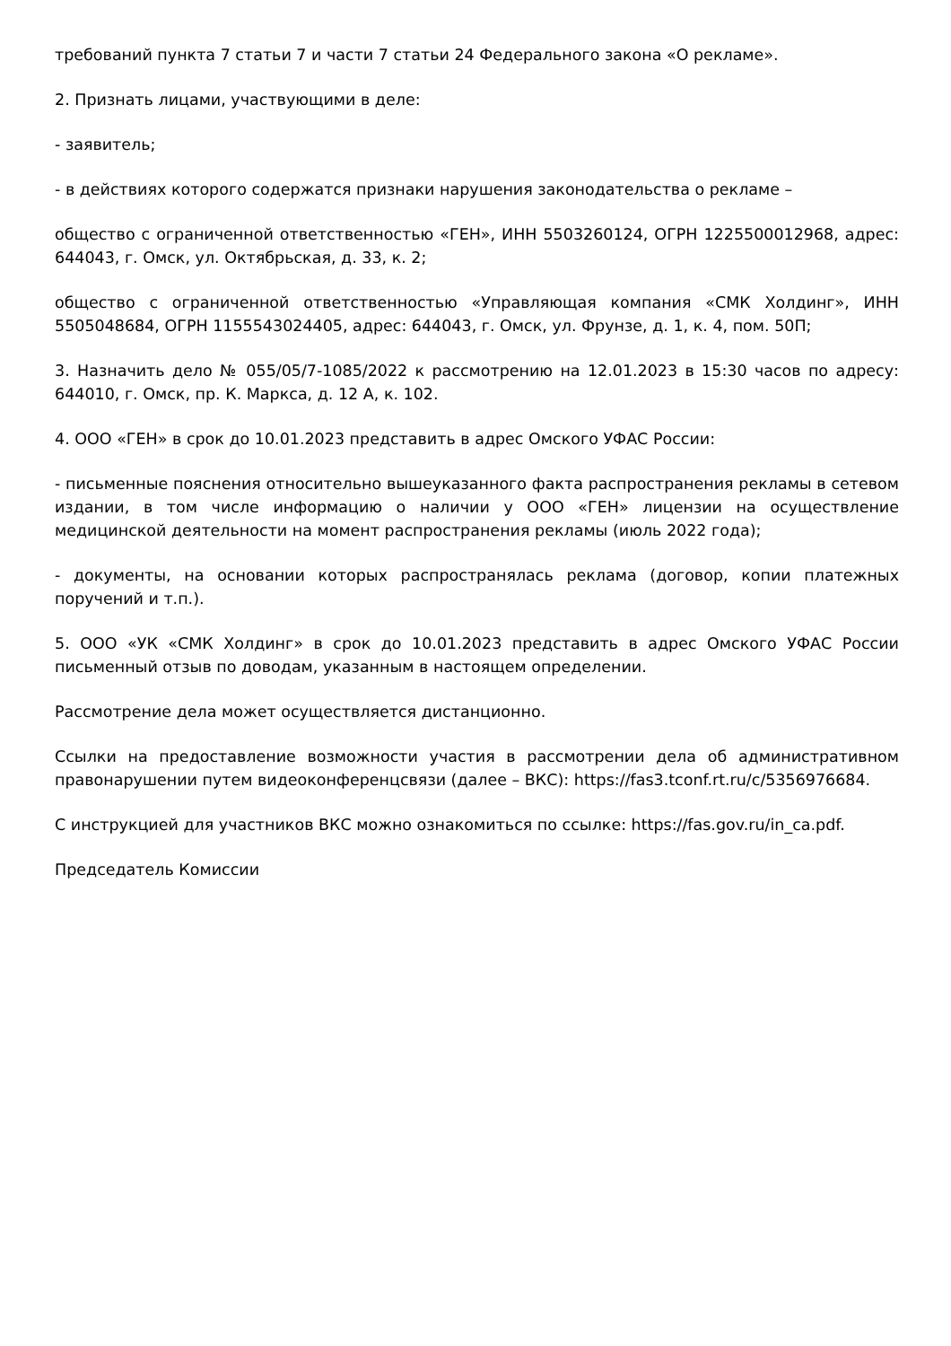требований пункта 7 статьи 7 и части 7 статьи 24 Федерального закона «О рекламе».
2. Признать лицами, участвующими в деле:
- заявитель;
- в действиях которого содержатся признаки нарушения законодательства о рекламе –
общество с ограниченной ответственностью «ГЕН», ИНН 5503260124, ОГРН 1225500012968, адрес: 644043, г. Омск, ул. Октябрьская, д. 33, к. 2;
общество с ограниченной ответственностью «Управляющая компания «СМК Холдинг», ИНН 5505048684, ОГРН 1155543024405, адрес: 644043, г. Омск, ул. Фрунзе, д. 1, к. 4, пом. 50П;
3. Назначить дело № 055/05/7-1085/2022 к рассмотрению на 12.01.2023 в 15:30 часов по адресу: 644010, г. Омск, пр. К. Маркса, д. 12 А, к. 102.
4. ООО «ГЕН» в срок до 10.01.2023 представить в адрес Омского УФАС России:
- письменные пояснения относительно вышеуказанного факта распространения рекламы в сетевом издании, в том числе информацию о наличии у ООО «ГЕН» лицензии на осуществление медицинской деятельности на момент распространения рекламы (июль 2022 года);
- документы, на основании которых распространялась реклама (договор, копии платежных поручений и т.п.).
5. ООО «УК «СМК Холдинг» в срок до 10.01.2023 представить в адрес Омского УФАС России письменный отзыв по доводам, указанным в настоящем определении.
Рассмотрение дела может осуществляется дистанционно.
Ссылки на предоставление возможности участия в рассмотрении дела об административном правонарушении путем видеоконференцсвязи (далее – ВКС): https://fas3.tconf.rt.ru/c/5356976684.
С инструкцией для участников ВКС можно ознакомиться по ссылке: https://fas.gov.ru/in_ca.pdf.
Председатель Комиссии